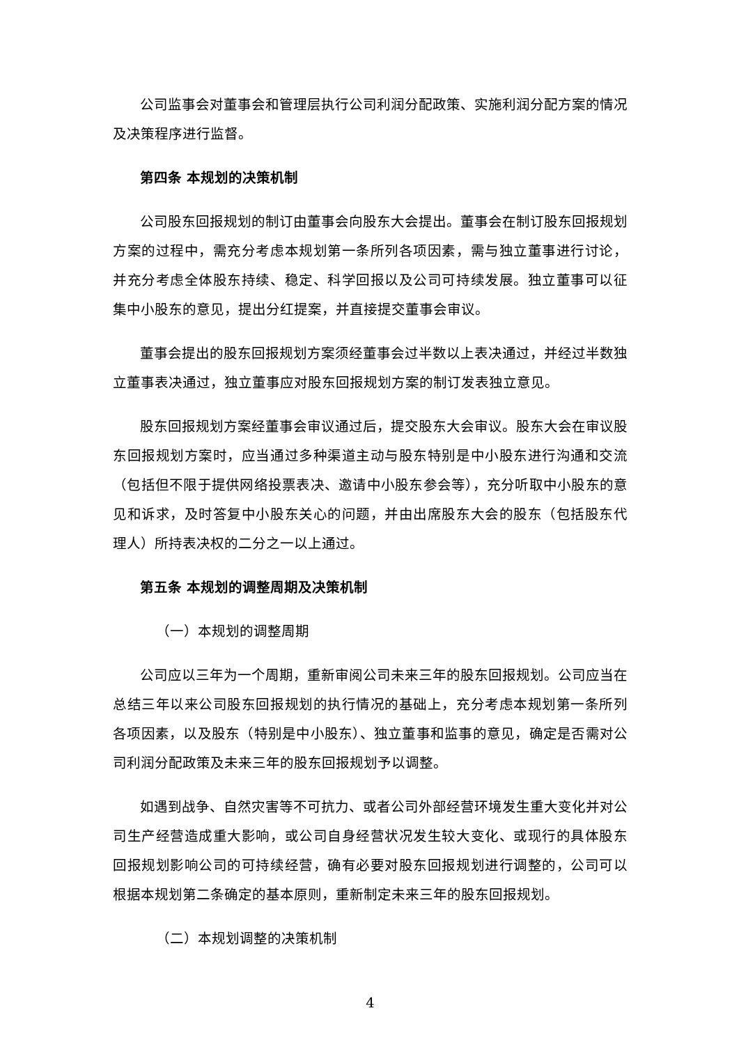公司监事会对董事会和管理层执行公司利润分配政策、实施利润分配方案的情况及决策程序进行监督。
第四条 本规划的决策机制
公司股东回报规划的制订由董事会向股东大会提出。董事会在制订股东回报规划方案的过程中，需充分考虑本规划第一条所列各项因素，需与独立董事进行讨论，并充分考虑全体股东持续、稳定、科学回报以及公司可持续发展。独立董事可以征集中小股东的意见，提出分红提案，并直接提交董事会审议。
董事会提出的股东回报规划方案须经董事会过半数以上表决通过，并经过半数独立董事表决通过，独立董事应对股东回报规划方案的制订发表独立意见。
股东回报规划方案经董事会审议通过后，提交股东大会审议。股东大会在审议股东回报规划方案时，应当通过多种渠道主动与股东特别是中小股东进行沟通和交流（包括但不限于提供网络投票表决、邀请中小股东参会等），充分听取中小股东的意见和诉求，及时答复中小股东关心的问题，并由出席股东大会的股东（包括股东代理人）所持表决权的二分之一以上通过。
第五条 本规划的调整周期及决策机制
（一）本规划的调整周期
公司应以三年为一个周期，重新审阅公司未来三年的股东回报规划。公司应当在总结三年以来公司股东回报规划的执行情况的基础上，充分考虑本规划第一条所列各项因素，以及股东（特别是中小股东）、独立董事和监事的意见，确定是否需对公司利润分配政策及未来三年的股东回报规划予以调整。
如遇到战争、自然灾害等不可抗力、或者公司外部经营环境发生重大变化并对公司生产经营造成重大影响，或公司自身经营状况发生较大变化、或现行的具体股东回报规划影响公司的可持续经营，确有必要对股东回报规划进行调整的，公司可以根据本规划第二条确定的基本原则，重新制定未来三年的股东回报规划。
（二）本规划调整的决策机制
4